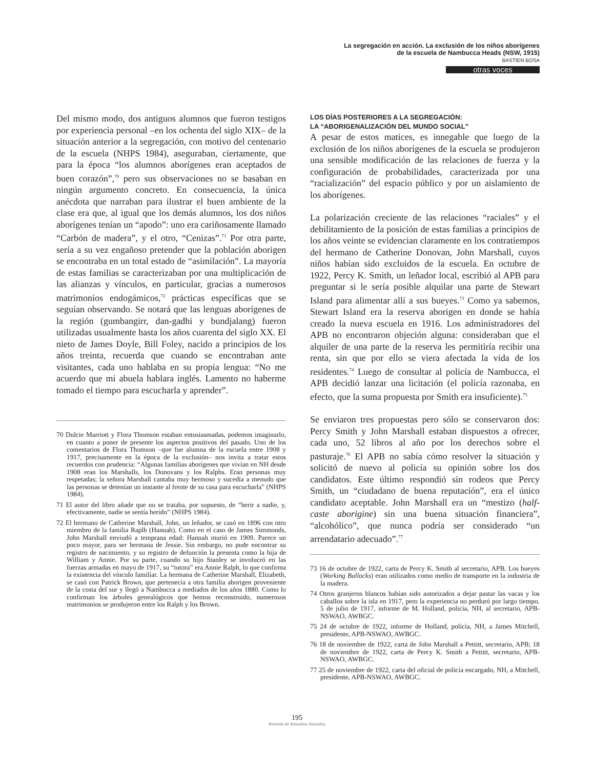La segregación en acción. La exclusión de los niños aborígenes
de la escuela de Nambucca Heads (NSW, 1915)
BASTIEN BOSA
otras voces
Del mismo modo, dos antiguos alumnos que fueron testigos por experiencia personal –en los ochenta del siglo XIX– de la situación anterior a la segregación, con motivo del centenario de la escuela (NHPS 1984), aseguraban, ciertamente, que para la época “los alumnos aborígenes eran aceptados de buen corazón”,<sup>70</sup> pero sus observaciones no se basaban en ningún argumento concreto. En consecuencia, la única anécdota que narraban para ilustrar el buen ambiente de la clase era que, al igual que los demás alumnos, los dos niños aborígenes tenían un “apodo”: uno era cariñosamente llamado “Carbón de madera”, y el otro, “Cenizas”.<sup>71</sup> Por otra parte, sería a su vez engañoso pretender que la población aborigen se encontraba en un total estado de “asimilación”. La mayoría de estas familias se caracterizaban por una multiplicación de las alianzas y vínculos, en particular, gracias a numerosos matrimonios endogámicos,<sup>72</sup> prácticas específicas que se seguían observando. Se notará que las lenguas aborígenes de la región (gumbangirr, dan-gadhi y bundjalang) fueron utilizadas usualmente hasta los años cuarenta del siglo XX. El nieto de James Doyle, Bill Foley, nacido a principios de los años treinta, recuerda que cuando se encontraban ante visitantes, cada uno hablaba en su propia lengua: “No me acuerdo que mi abuela hablara inglés. Lamento no haberme tomado el tiempo para escucharla y aprender”.
70 Dulcie Marriott y Flora Thomson estaban entusiasmadas, podemos imaginarlo, en cuanto a poner de presente los aspectos positivos del pasado. Uno de los comentarios de Flora Thomson –que fue alumna de la escuela entre 1908 y 1917, precisamente en la época de la exclusión– nos invita a tratar estos recuerdos con prudencia: “Algunas familias aborígenes que vivían en NH desde 1908 eran los Marshalls, los Donovans y los Ralphs. Eran personas muy respetadas; la señora Marshall cantaba muy hermoso y sucedía a menudo que las personas se detenían un instante al frente de su casa para escucharla” (NHPS 1984).
71 El autor del libro añade que no se trataba, por supuesto, de “herir a nadie, y, efectivamente, nadie se sentía herido” (NHPS 1984).
72 El hermano de Catherine Marshall, John, un leñador, se casó en 1896 con otro miembro de la familia Raplh (Hannah). Como en el caso de James Simmonds, John Marshall enviudó a temprana edad: Hannah murió en 1909. Parece un poco mayor, para ser hermana de Jessie. Sin embargo, no pude encontrar su registro de nacimiento, y su registro de defunción la presenta como la hija de William y Annie. Por su parte, cuando su hijo Stanley se involucró en las fuerzas armadas en mayo de 1917, su “tutora” era Annie Ralph, lo que confirma la existencia del vínculo familiar. La hermana de Catherine Marshall, Elizabeth, se casó con Patrick Brown, que pertenecía a otra familia aborigen proveniente de la costa del sur y llegó a Nambucca a mediados de los años 1880. Como lo confirman los árboles genealógicos que hemos reconstruido, numerosos matrimonios se produjeron entre los Ralph y los Brown.
LOS DÍAS POSTERIORES A LA SEGREGACIÓN:
LA “ABORIGENALIZACIÓN DEL MUNDO SOCIAL”
A pesar de estos matices, es innegable que luego de la exclusión de los niños aborígenes de la escuela se produjeron una sensible modificación de las relaciones de fuerza y la configuración de probabilidades, caracterizada por una “racialización” del espacio público y por un aislamiento de los aborígenes.
La polarización creciente de las relaciones “raciales” y el debilitamiento de la posición de estas familias a principios de los años veinte se evidencian claramente en los contratiempos del hermano de Catherine Donovan, John Marshall, cuyos niños habían sido excluidos de la escuela. En octubre de 1922, Percy K. Smith, un leñador local, escribió al APB para preguntar si le sería posible alquilar una parte de Stewart Island para alimentar allí a sus bueyes.<sup>73</sup> Como ya sabemos, Stewart Island era la reserva aborigen en donde se había creado la nueva escuela en 1916. Los administradores del APB no encontraron objeción alguna: consideraban que el alquiler de una parte de la reserva les permitiría recibir una renta, sin que por ello se viera afectada la vida de los residentes.<sup>74</sup> Luego de consultar al policía de Nambucca, el APB decidió lanzar una licitación (el policía razonaba, en efecto, que la suma propuesta por Smith era insuficiente).<sup>75</sup>
Se enviaron tres propuestas pero sólo se conservaron dos: Percy Smith y John Marshall estaban dispuestos a ofrecer, cada uno, 52 libros al año por los derechos sobre el pasturaje.<sup>76</sup> El APB no sabía cómo resolver la situación y solicitó de nuevo al policía su opinión sobre los dos candidatos. Este último respondió sin rodeos que Percy Smith, un “ciudadano de buena reputación”, era el único candidato aceptable. John Marshall era un “mestizo (half-caste aborigine) sin una buena situación financiera”, “alcohólico”, que nunca podría ser considerado “un arrendatario adecuado”.<sup>77</sup>
73 16 de octubre de 1922, carta de Percy K. Smith al secretario, APB. Los bueyes (Working Bullocks) eran utilizados como medio de transporte en la industria de la madera.
74 Otros granjeros blancos habían sido autorizados a dejar pastar las vacas y los caballos sobre la isla en 1917, pero la experiencia no perduró por largo tiempo. 5 de julio de 1917, informe de M. Holland, policía, NH, al secretario, APB-NSWAO, AWBGC.
75 24 de octubre de 1922, informe de Holland, policía, NH, a James Mitchell, presidente, APB-NSWAO, AWBGC.
76 18 de noviembre de 1922, carta de John Marshall a Pettitt, secretario, APB; 18 de noviembre de 1922, carta de Percy K. Smith a Pettitt, secretario, APB-NSWAO, AWBGC.
77 25 de noviembre de 1922, carta del oficial de policía encargado, NH, a Mitchell, presidente, APB-NSWAO, AWBGC.
195
Revista de Estudios Sociales